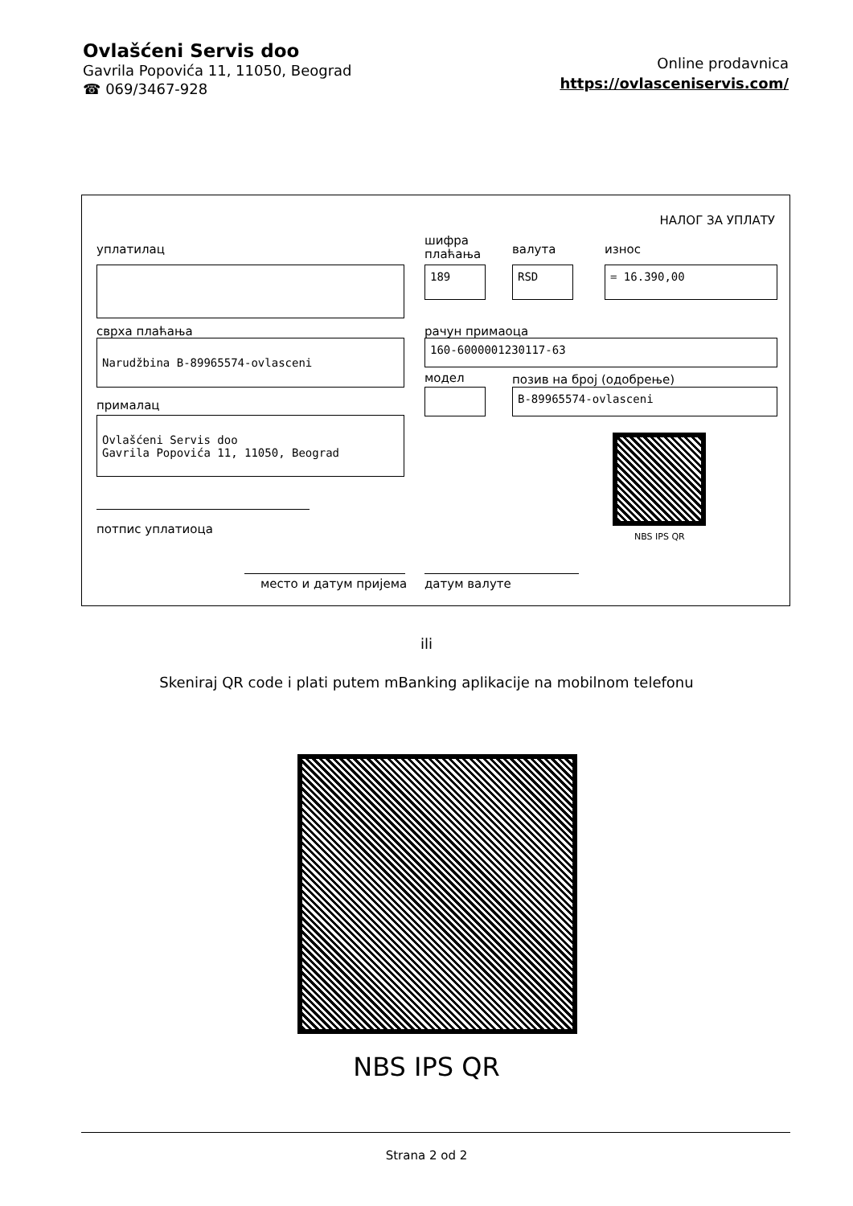Ovlašćeni Servis doo
Gavrila Popovića 11, 11050, Beograd
☎ 069/3467-928
Online prodavnica
https://ovlasceniservis.com/
НАЛОГ ЗА УПЛАТУ
уплатилац
шифра
плаћања
валута износ
189 RSD = 16.390,00
сврха плаћања рачун примаоца
Narudžbina B-89965574-ovlasceni 160-6000001230117-63
модел позив на број (одобрење)
B-89965574-ovlasceni
прималац
Ovlašćeni Servis doo
Gavrila Popovića 11, 11050, Beograd
NBS IPS QR
потпис уплатиоца
место и датум пријема датум валуте
ili
Skeniraj QR code i plati putem mBanking aplikacije na mobilnom telefonu
NBS IPS QR
Strana 2 od 2